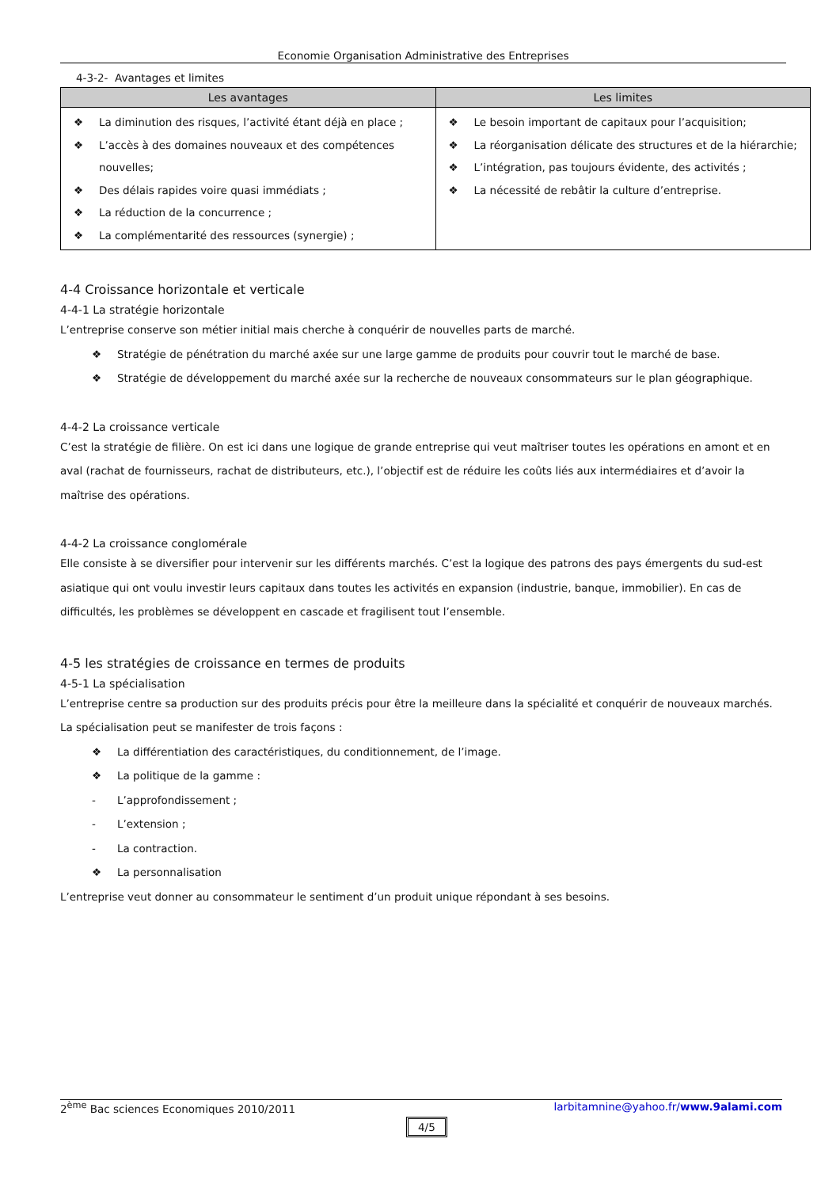Economie Organisation Administrative des Entreprises
4-3-2- Avantages et limites
| Les avantages | Les limites |
| --- | --- |
| ❖ La diminution des risques, l’activité étant déjà en place ; ❖ L’accès à des domaines nouveaux et des compétences nouvelles; ❖ Des délais rapides voire quasi immédiats ; ❖ La réduction de la concurrence ; ❖ La complémentarité des ressources (synergie) ; | ❖ Le besoin important de capitaux pour l’acquisition; ❖ La réorganisation délicate des structures et de la hiérarchie; ❖ L’intégration, pas toujours évidente, des activités ; ❖ La nécessité de rebâtir la culture d’entreprise. |
4-4 Croissance horizontale et verticale
4-4-1 La stratégie horizontale
L’entreprise conserve son métier initial mais cherche à conquérir de nouvelles parts de marché.
❖ Stratégie de pénétration du marché axée sur une large gamme de produits pour couvrir tout le marché de base.
❖ Stratégie de développement du marché axée sur la recherche de nouveaux consommateurs sur le plan géographique.
4-4-2 La croissance verticale
C’est la stratégie de filière. On est ici dans une logique de grande entreprise qui veut maîtriser toutes les opérations en amont et en aval (rachat de fournisseurs, rachat de distributeurs, etc.), l’objectif est de réduire les coûts liés aux intermédiaires et d’avoir la maîtrise des opérations.
4-4-2 La croissance conglomérale
Elle consiste à se diversifier pour intervenir sur les différents marchés. C’est la logique des patrons des pays émergents du sud-est asiatique qui ont voulu investir leurs capitaux dans toutes les activités en expansion (industrie, banque, immobilier). En cas de difficultés, les problèmes se développent en cascade et fragilisent tout l’ensemble.
4-5 les stratégies de croissance en termes de produits
4-5-1 La spécialisation
L’entreprise centre sa production sur des produits précis pour être la meilleure dans la spécialité et conquérir de nouveaux marchés. La spécialisation peut se manifester de trois façons :
❖ La différentiation des caractéristiques, du conditionnement, de l’image.
❖ La politique de la gamme :
- L’approfondissement ;
- L’extension ;
- La contraction.
❖ La personnalisation
L’entreprise veut donner au consommateur le sentiment d’un produit unique répondant à ses besoins.
2<sup>ème</sup> Bac sciences Economiques 2010/2011 larbitamnine@yahoo.fr/www.9alami.com
4/5